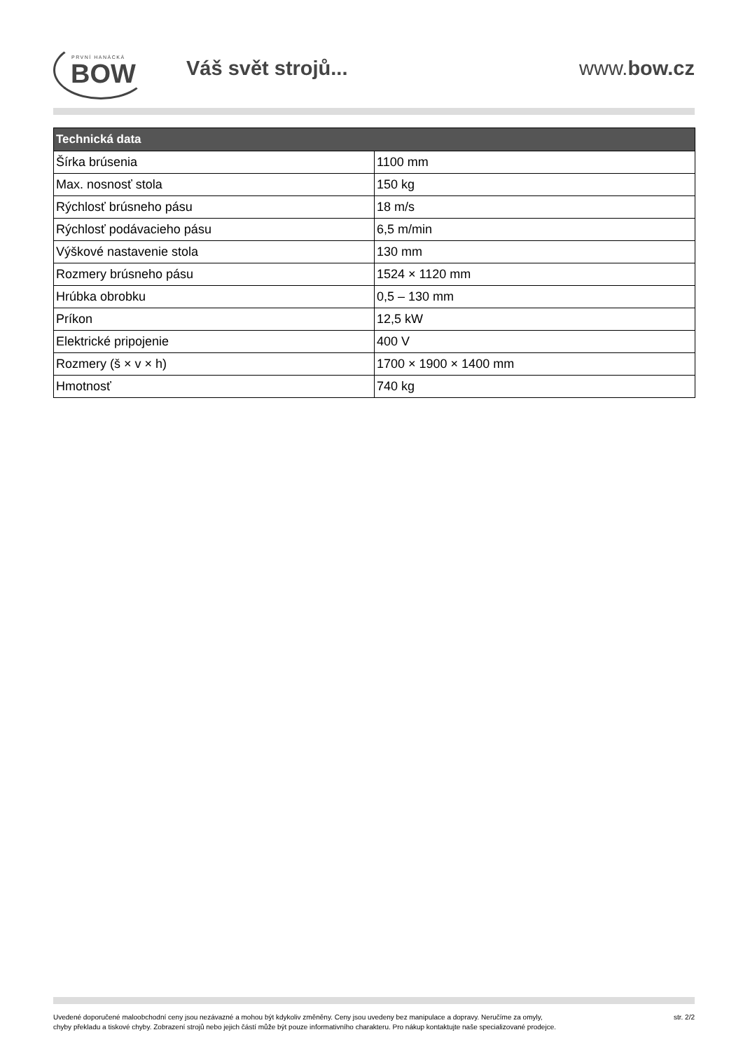PRVNÍ HANÁCKÁ
BOW
Váš svět strojů... www.bow.cz
| Technická data | |
| --- | --- |
| Šírka brúsenia | 1100 mm |
| Max. nosnosť stola | 150 kg |
| Rýchlosť brúsneho pásu | 18 m/s |
| Rýchlosť podávacieho pásu | 6,5 m/min |
| Výškové nastavenie stola | 130 mm |
| Rozmery brúsneho pásu | 1524 × 1120 mm |
| Hrúbka obrobku | 0,5 – 130 mm |
| Príkon | 12,5 kW |
| Elektrické pripojenie | 400 V |
| Rozmery (š × v × h) | 1700 × 1900 × 1400 mm |
| Hmotnosť | 740 kg |
Uvedené doporučené maloobchodní ceny jsou nezávazné a mohou být kdykoliv změněny. Ceny jsou uvedeny bez manipulace a dopravy. Neručíme za omyly,
chyby překladu a tiskové chyby. Zobrazení strojů nebo jejich částí může být pouze informativního charakteru. Pro nákup kontaktujte naše specializované prodejce.
str. 2/2